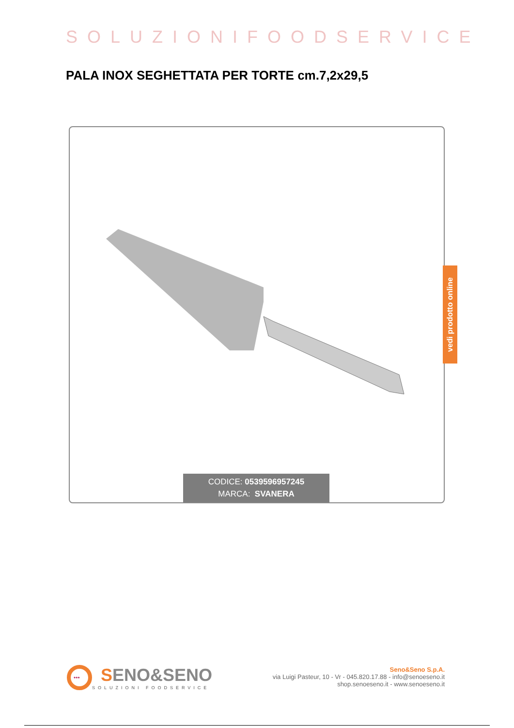SOLUZIONIFOODSERVICE
PALA INOX SEGHETTATA PER TORTE cm.7,2x29,5
CODICE: 0539596957245
MARCA: SVANERA
vedi prodotto online
•••
SENO&SENO
SOLUZIONI FOODSERVICE
Seno&Seno S.p.A.
via Luigi Pasteur, 10 - Vr - 045.820.17.88 - info@senoeseno.it
shop.senoeseno.it - www.senoeseno.it